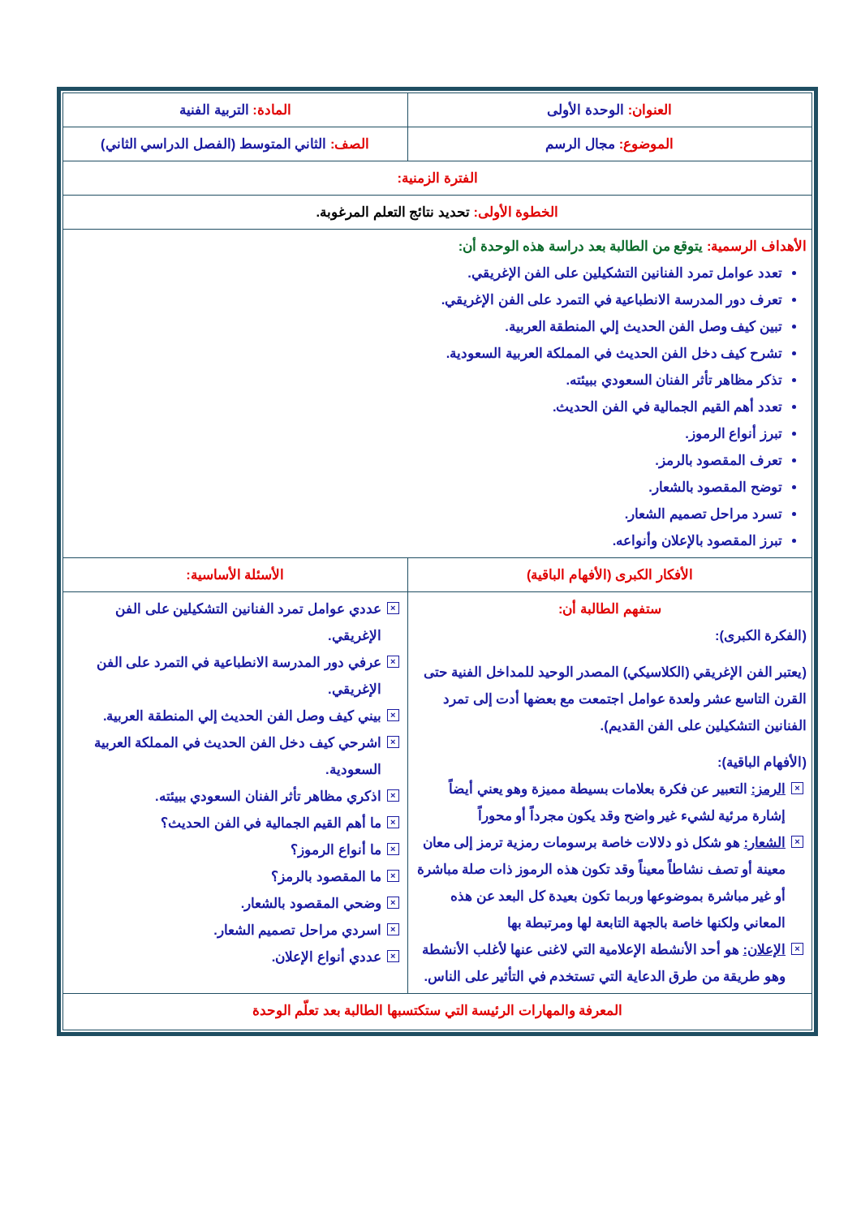| العنوان: الوحدة الأولى | المادة: التربية الفنية |
| الموضوع: مجال الرسم | الصف: الثاني المتوسط (الفصل الدراسي الثاني) |
| الفترة الزمنية: | |
| الخطوة الأولى: تحديد نتائج التعلم المرغوبة. | |
| الأهداف الرسمية: يتوقع من الطالبة بعد دراسة هذه الوحدة أن: تعدد عوامل تمرد الفنانين التشكيلين على الفن الإغريقي. تعرف دور المدرسة الانطباعية في التمرد على الفن الإغريقي. تبين كيف وصل الفن الحديث إلي المنطقة العربية. تشرح كيف دخل الفن الحديث في المملكة العربية السعودية. تذكر مظاهر تأثر الفنان السعودي ببيئته. تعدد أهم القيم الجمالية في الفن الحديث. تبرز أنواع الرموز. تعرف المقصود بالرمز. توضح المقصود بالشعار. تسرد مراحل تصميم الشعار. تبرز المقصود بالإعلان وأنواعه. | |
| الأفكار الكبرى (الأفهام الباقية) | الأسئلة الأساسية: |
| ستفهم الطالبة أن: (الفكرة الكبرى): (يعتبر الفن الإغريقي (الكلاسيكي) المصدر الوحيد للمداخل الفنية حتى القرن التاسع عشر ولعدة عوامل اجتمعت مع بعضها أدت إلى تمرد الفنانين التشكيلين على الفن القديم). (الأفهام الباقية): × الرمز: التعبير عن فكرة بعلامات بسيطة مميزة وهو يعني أيضاً إشارة مرئية لشيء غير واضح وقد يكون مجرداً أو محوراً × الشعار: هو شكل ذو دلالات خاصة برسومات رمزية ترمز إلى معان معينة أو تصف نشاطاً معيناً وقد تكون هذه الرموز ذات صلة مباشرة أو غير مباشرة بموضوعها وربما تكون بعيدة كل البعد عن هذه المعاني ولكنها خاصة بالجهة التابعة لها ومرتبطة بها × الإعلان: هو أحد الأنشطة الإعلامية التي لاغنى عنها لأغلب الأنشطة وهو طريقة من طرق الدعاية التي تستخدم في التأثير على الناس. | × عددي عوامل تمرد الفنانين التشكيلين على الفن الإغريقي. × عرفي دور المدرسة الانطباعية في التمرد على الفن الإغريقي. × بيني كيف وصل الفن الحديث إلي المنطقة العربية. × اشرحي كيف دخل الفن الحديث في المملكة العربية السعودية. × اذكري مظاهر تأثر الفنان السعودي ببيئته. × ما أهم القيم الجمالية في الفن الحديث؟ × ما أنواع الرموز؟ × ما المقصود بالرمز؟ × وضحي المقصود بالشعار. × اسردي مراحل تصميم الشعار. × عددي أنواع الإعلان. |
| المعرفة والمهارات الرئيسة التي ستكتسبها الطالبة بعد تعلّم الوحدة | |